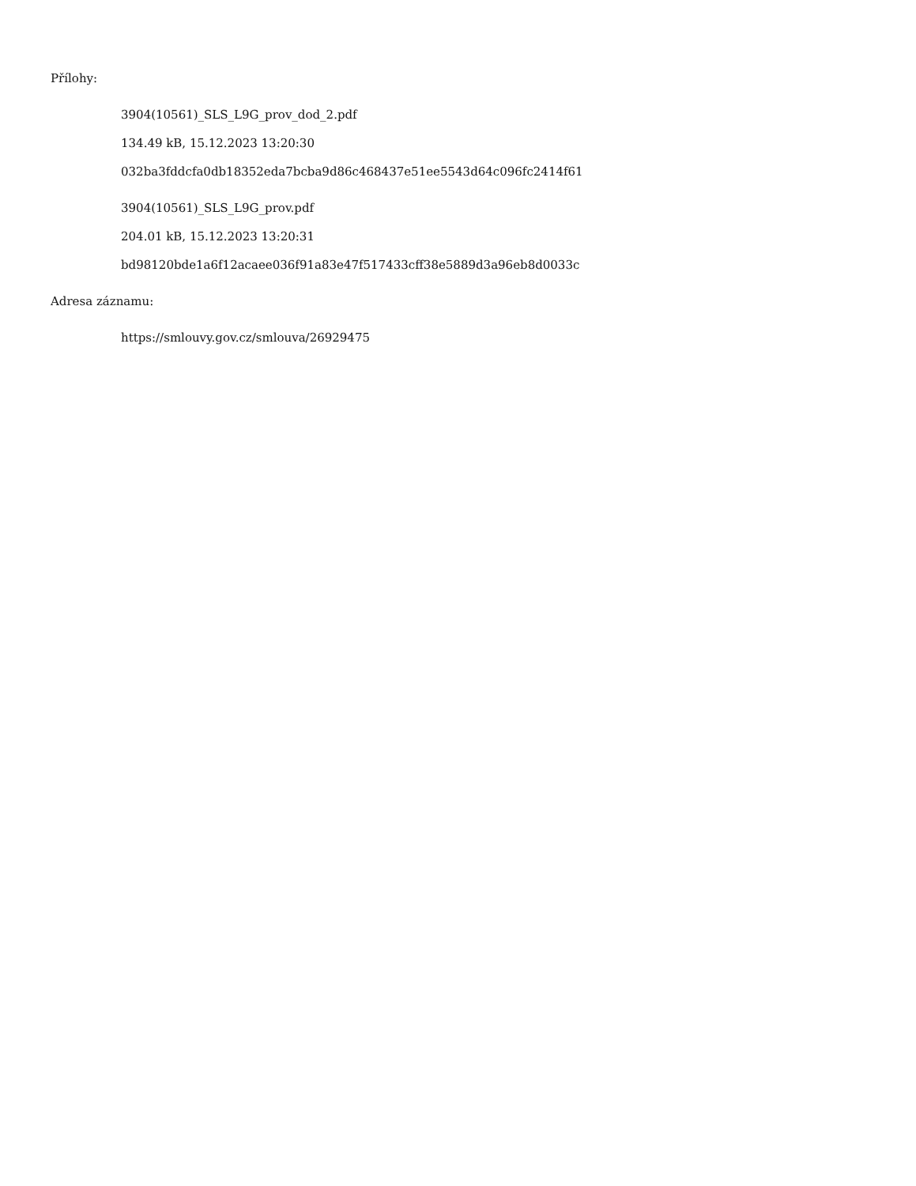Přílohy:
3904(10561)_SLS_L9G_prov_dod_2.pdf
134.49 kB, 15.12.2023 13:20:30
032ba3fddcfa0db18352eda7bcba9d86c468437e51ee5543d64c096fc2414f61
3904(10561)_SLS_L9G_prov.pdf
204.01 kB, 15.12.2023 13:20:31
bd98120bde1a6f12acaee036f91a83e47f517433cff38e5889d3a96eb8d0033c
Adresa záznamu:
https://smlouvy.gov.cz/smlouva/26929475